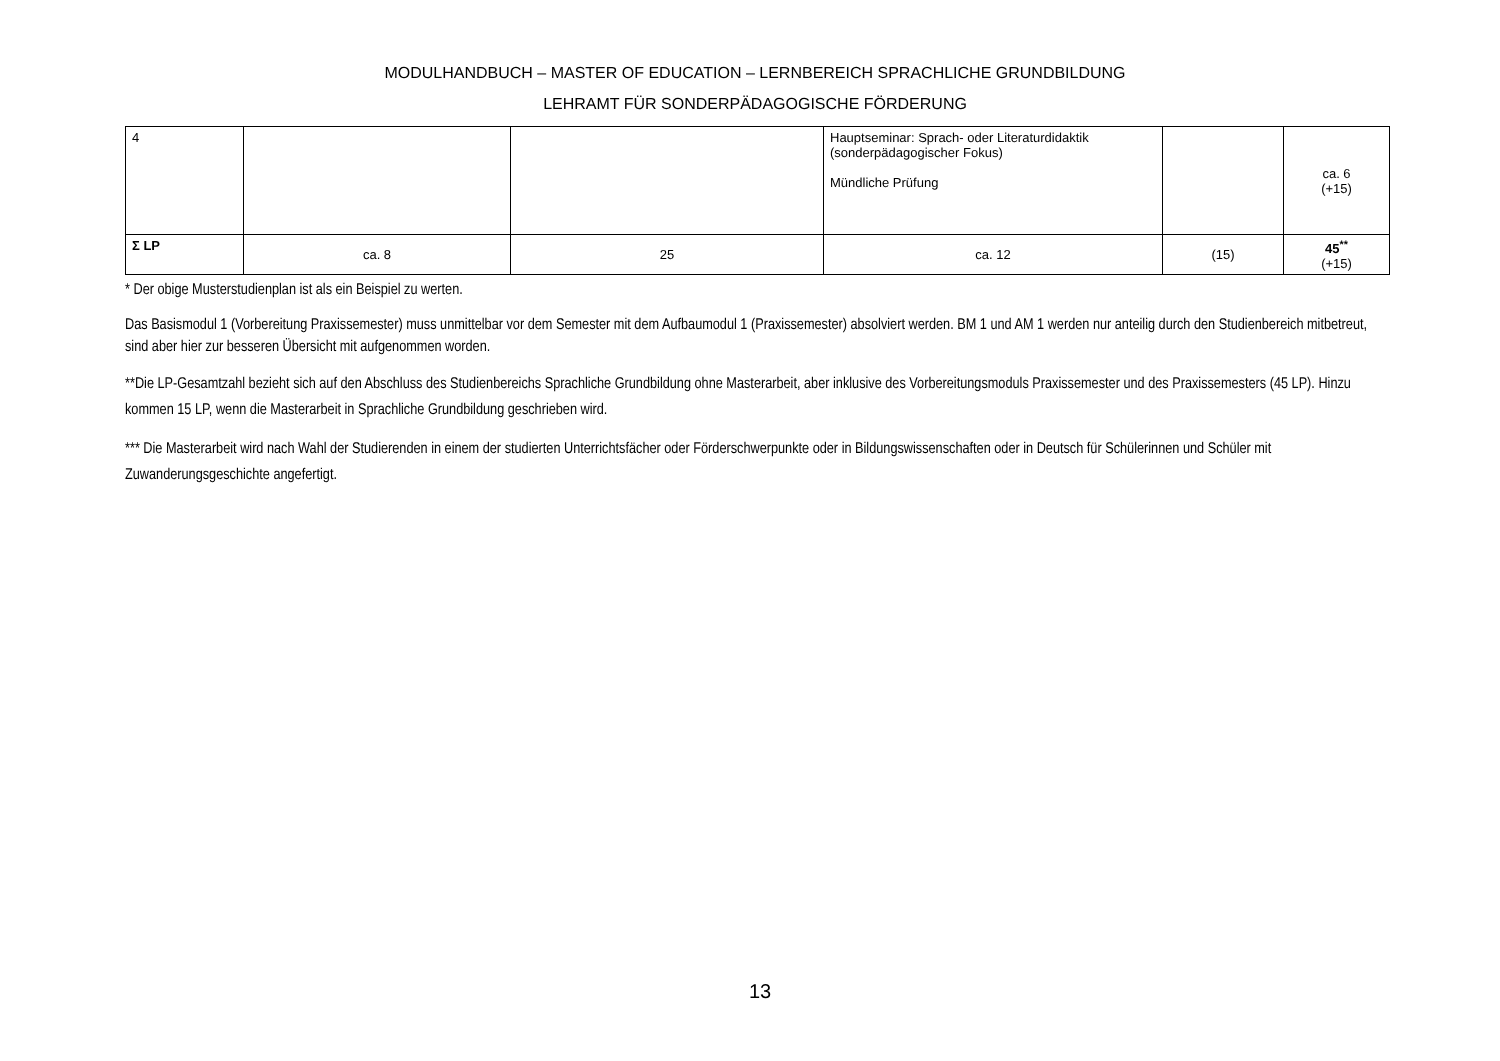MODULHANDBUCH – MASTER OF EDUCATION – LERNBEREICH SPRACHLICHE GRUNDBILDUNG
LEHRAMT FÜR SONDERPÄDAGOGISCHE FÖRDERUNG
| 4 | | | Hauptseminar: Sprach- oder Literaturdidaktik (sonderpädagogischer Fokus) Mündliche Prüfung | | ca. 6 (+15) |
| Σ LP | ca. 8 | 25 | ca. 12 | (15) | 45<sup>**</sup> (+15) |
* Der obige Musterstudienplan ist als ein Beispiel zu werten.
Das Basismodul 1 (Vorbereitung Praxissemester) muss unmittelbar vor dem Semester mit dem Aufbaumodul 1 (Praxissemester) absolviert werden. BM 1 und AM 1 werden nur anteilig durch den Studienbereich mitbetreut, sind aber hier zur besseren Übersicht mit aufgenommen worden.
**Die LP-Gesamtzahl bezieht sich auf den Abschluss des Studienbereichs Sprachliche Grundbildung ohne Masterarbeit, aber inklusive des Vorbereitungsmoduls Praxissemester und des Praxissemesters (45 LP). Hinzu kommen 15 LP, wenn die Masterarbeit in Sprachliche Grundbildung geschrieben wird.
*** Die Masterarbeit wird nach Wahl der Studierenden in einem der studierten Unterrichtsfächer oder Förderschwerpunkte oder in Bildungswissenschaften oder in Deutsch für Schülerinnen und Schüler mit Zuwanderungsgeschichte angefertigt.
13